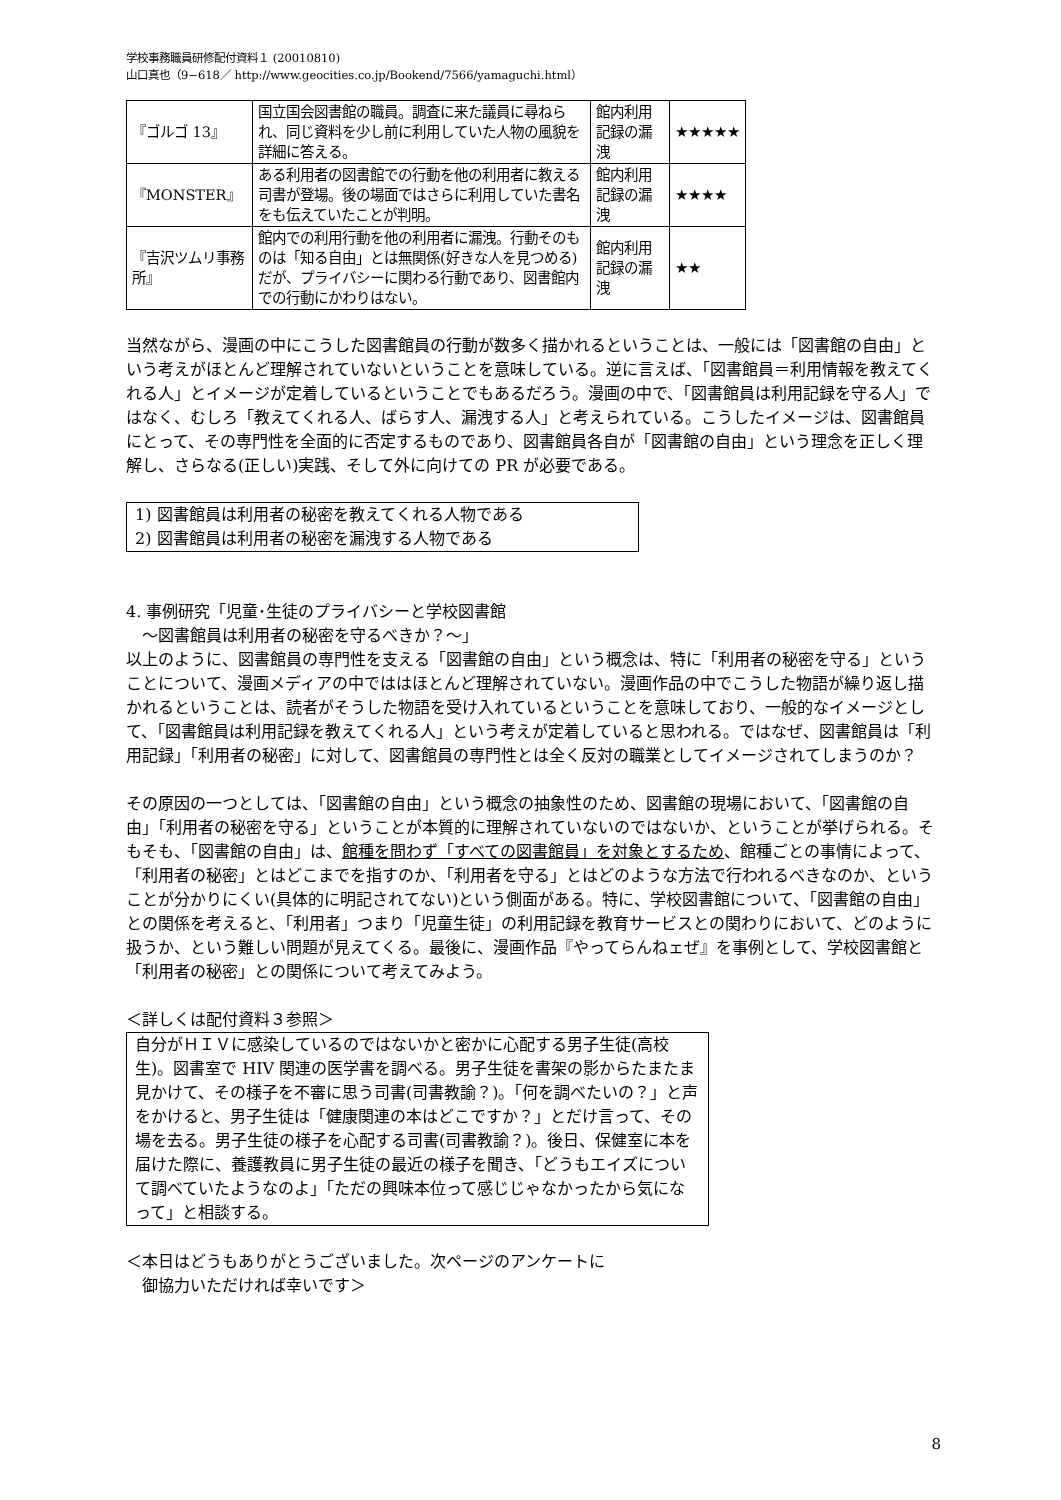学校事務職員研修配付資料１ (20010810)
山口真也（9−618／ http://www.geocities.co.jp/Bookend/7566/yamaguchi.html）
| 『ゴルゴ 13』 | 国立国会図書館の職員。調査に来た議員に尋ねられ、同じ資料を少し前に利用していた人物の風貌を詳細に答える。 | 館内利用記録の漏洩 | ★★★★★ |
| 『MONSTER』 | ある利用者の図書館での行動を他の利用者に教える司書が登場。後の場面ではさらに利用していた書名をも伝えていたことが判明。 | 館内利用記録の漏洩 | ★★★★ |
| 『吉沢ツムリ事務所』 | 館内での利用行動を他の利用者に漏洩。行動そのものは「知る自由」とは無関係(好きな人を見つめる)だが、プライバシーに関わる行動であり、図書館内での行動にかわりはない。 | 館内利用記録の漏洩 | ★★ |
当然ながら、漫画の中にこうした図書館員の行動が数多く描かれるということは、一般には「図書館の自由」という考えがほとんど理解されていないということを意味している。逆に言えば、「図書館員＝利用情報を教えてくれる人」とイメージが定着しているということでもあるだろう。漫画の中で、「図書館員は利用記録を守る人」ではなく、むしろ「教えてくれる人、ばらす人、漏洩する人」と考えられている。こうしたイメージは、図書館員にとって、その専門性を全面的に否定するものであり、図書館員各自が「図書館の自由」という理念を正しく理解し、さらなる(正しい)実践、そして外に向けての PR が必要である。
1) 図書館員は利用者の秘密を教えてくれる人物である
2) 図書館員は利用者の秘密を漏洩する人物である
4. 事例研究「児童･生徒のプライバシーと学校図書館
　〜図書館員は利用者の秘密を守るべきか？〜」
以上のように、図書館員の専門性を支える「図書館の自由」という概念は、特に「利用者の秘密を守る」ということについて、漫画メディアの中でははほとんど理解されていない。漫画作品の中でこうした物語が繰り返し描かれるということは、読者がそうした物語を受け入れているということを意味しており、一般的なイメージとして、「図書館員は利用記録を教えてくれる人」という考えが定着していると思われる。ではなぜ、図書館員は「利用記録」「利用者の秘密」に対して、図書館員の専門性とは全く反対の職業としてイメージされてしまうのか？
その原因の一つとしては、「図書館の自由」という概念の抽象性のため、図書館の現場において、「図書館の自由」「利用者の秘密を守る」ということが本質的に理解されていないのではないか、ということが挙げられる。そもそも、「図書館の自由」は、館種を問わず「すべての図書館員」を対象とするため、館種ごとの事情によって、「利用者の秘密」とはどこまでを指すのか、「利用者を守る」とはどのような方法で行われるべきなのか、ということが分かりにくい(具体的に明記されてない)という側面がある。特に、学校図書館について、「図書館の自由」との関係を考えると、「利用者」つまり「児童生徒」の利用記録を教育サービスとの関わりにおいて、どのように扱うか、という難しい問題が見えてくる。最後に、漫画作品『やってらんねェぜ』を事例として、学校図書館と「利用者の秘密」との関係について考えてみよう。
＜詳しくは配付資料３参照＞
自分がＨＩＶに感染しているのではないかと密かに心配する男子生徒(高校生)。図書室で HIV 関連の医学書を調べる。男子生徒を書架の影からたまたま見かけて、その様子を不審に思う司書(司書教諭？)。「何を調べたいの？」と声をかけると、男子生徒は「健康関連の本はどこですか？」とだけ言って、その場を去る。男子生徒の様子を心配する司書(司書教諭？)。後日、保健室に本を届けた際に、養護教員に男子生徒の最近の様子を聞き、「どうもエイズについて調べていたようなのよ」「ただの興味本位って感じじゃなかったから気になって」と相談する。
＜本日はどうもありがとうございました。次ページのアンケートに
　御協力いただければ幸いです＞
8